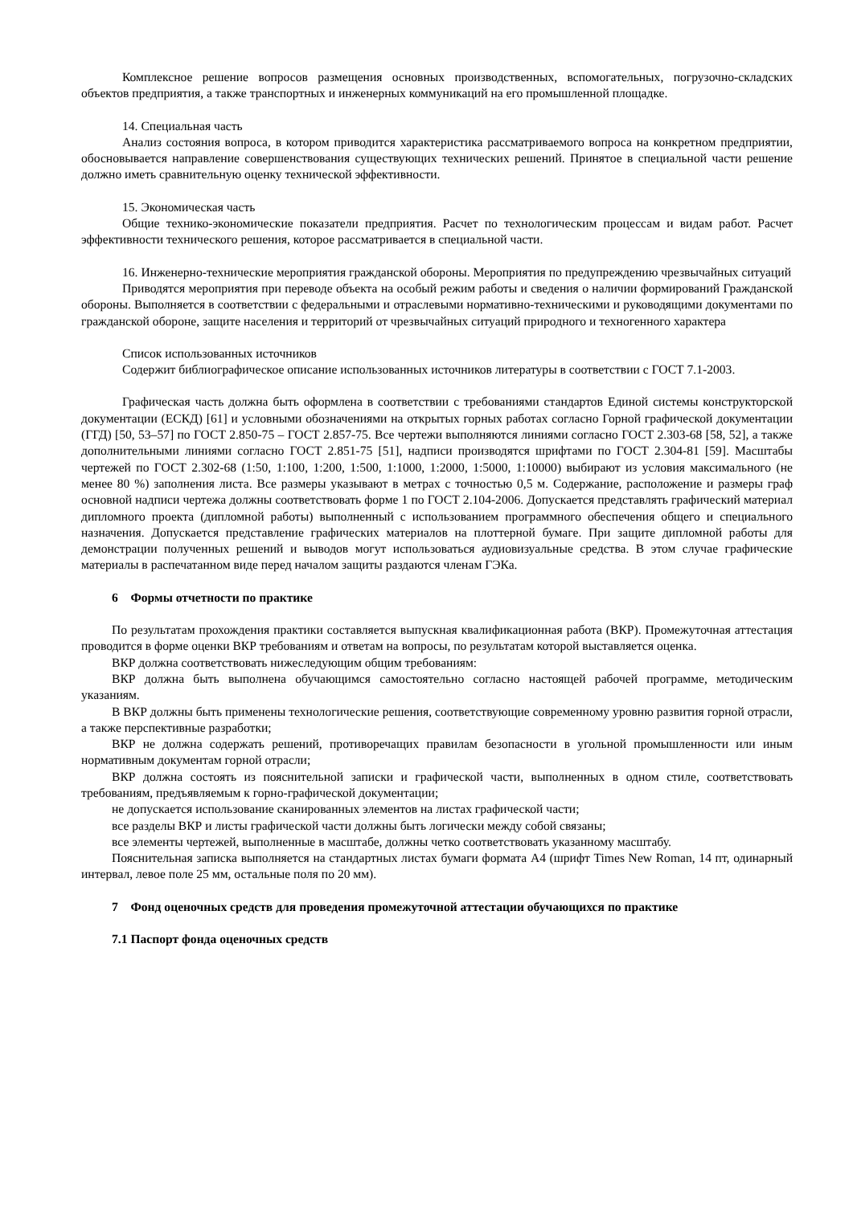Комплексное решение вопросов размещения основных производственных, вспомогательных, погрузочно-складских объектов предприятия, а также транспортных и инженерных коммуникаций на его промышленной площадке.
14. Специальная часть
Анализ состояния вопроса, в котором приводится характеристика рассматриваемого вопроса на конкретном предприятии, обосновывается направление совершенствования существующих технических решений. Принятое в специальной части решение должно иметь сравнительную оценку технической эффективности.
15. Экономическая часть
Общие технико-экономические показатели предприятия. Расчет по технологическим процессам и видам работ. Расчет эффективности технического решения, которое рассматривается в специальной части.
16. Инженерно-технические мероприятия гражданской обороны. Мероприятия по предупреждению чрезвычайных ситуаций
Приводятся мероприятия при переводе объекта на особый режим работы и сведения о наличии формирований Гражданской обороны. Выполняется в соответствии с федеральными и отраслевыми нормативно-техническими и руководящими документами по гражданской обороне, защите населения и территорий от чрезвычайных ситуаций природного и техногенного характера
Список использованных источников
Содержит библиографическое описание использованных источников литературы в соответствии с ГОСТ 7.1-2003.
Графическая часть должна быть оформлена в соответствии с требованиями стандартов Единой системы конструкторской документации (ЕСКД) [61] и условными обозначениями на открытых горных работах согласно Горной графической документации (ГГД) [50, 53–57] по ГОСТ 2.850-75 – ГОСТ 2.857-75. Все чертежи выполняются линиями согласно ГОСТ 2.303-68 [58, 52], а также дополнительными линиями согласно ГОСТ 2.851-75 [51], надписи производятся шрифтами по ГОСТ 2.304-81 [59]. Масштабы чертежей по ГОСТ 2.302-68 (1:50, 1:100, 1:200, 1:500, 1:1000, 1:2000, 1:5000, 1:10000) выбирают из условия максимального (не менее 80 %) заполнения листа. Все размеры указывают в метрах с точностью 0,5 м. Содержание, расположение и размеры граф основной надписи чертежа должны соответствовать форме 1 по ГОСТ 2.104-2006. Допускается представлять графический материал дипломного проекта (дипломной работы) выполненный с использованием программного обеспечения общего и специального назначения. Допускается представление графических материалов на плоттерной бумаге. При защите дипломной работы для демонстрации полученных решений и выводов могут использоваться аудиовизуальные средства. В этом случае графические материалы в распечатанном виде перед началом защиты раздаются членам ГЭКа.
6 Формы отчетности по практике
По результатам прохождения практики составляется выпускная квалификационная работа (ВКР). Промежуточная аттестация проводится в форме оценки ВКР требованиям и ответам на вопросы, по результатам которой выставляется оценка.
ВКР должна соответствовать нижеследующим общим требованиям:
ВКР должна быть выполнена обучающимся самостоятельно согласно настоящей рабочей программе, методическим указаниям.
В ВКР должны быть применены технологические решения, соответствующие современному уровню развития горной отрасли, а также перспективные разработки;
ВКР не должна содержать решений, противоречащих правилам безопасности в угольной промышленности или иным нормативным документам горной отрасли;
ВКР должна состоять из пояснительной записки и графической части, выполненных в одном стиле, соответствовать требованиям, предъявляемым к горно-графической документации;
не допускается использование сканированных элементов на листах графической части;
все разделы ВКР и листы графической части должны быть логически между собой связаны;
все элементы чертежей, выполненные в масштабе, должны четко соответствовать указанному масштабу.
Пояснительная записка выполняется на стандартных листах бумаги формата А4 (шрифт Times New Roman, 14 пт, одинарный интервал, левое поле 25 мм, остальные поля по 20 мм).
7 Фонд оценочных средств для проведения промежуточной аттестации обучающихся по практике
7.1 Паспорт фонда оценочных средств